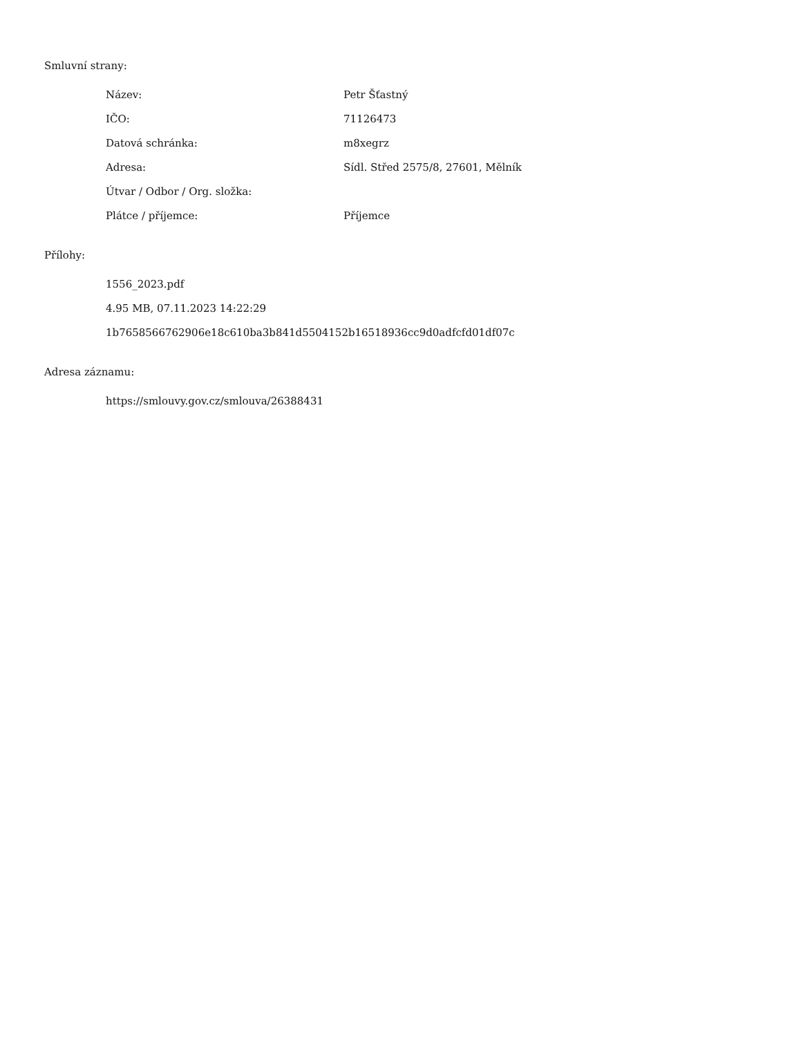Smluvní strany:
| Název: | Petr Šťastný |
| IČO: | 71126473 |
| Datová schránka: | m8xegrz |
| Adresa: | Sídl. Střed 2575/8, 27601, Mělník |
| Útvar / Odbor / Org. složka: | |
| Plátce / příjemce: | Příjemce |
Přílohy:
1556_2023.pdf
4.95 MB, 07.11.2023 14:22:29
1b7658566762906e18c610ba3b841d5504152b16518936cc9d0adfcfd01df07c
Adresa záznamu:
https://smlouvy.gov.cz/smlouva/26388431